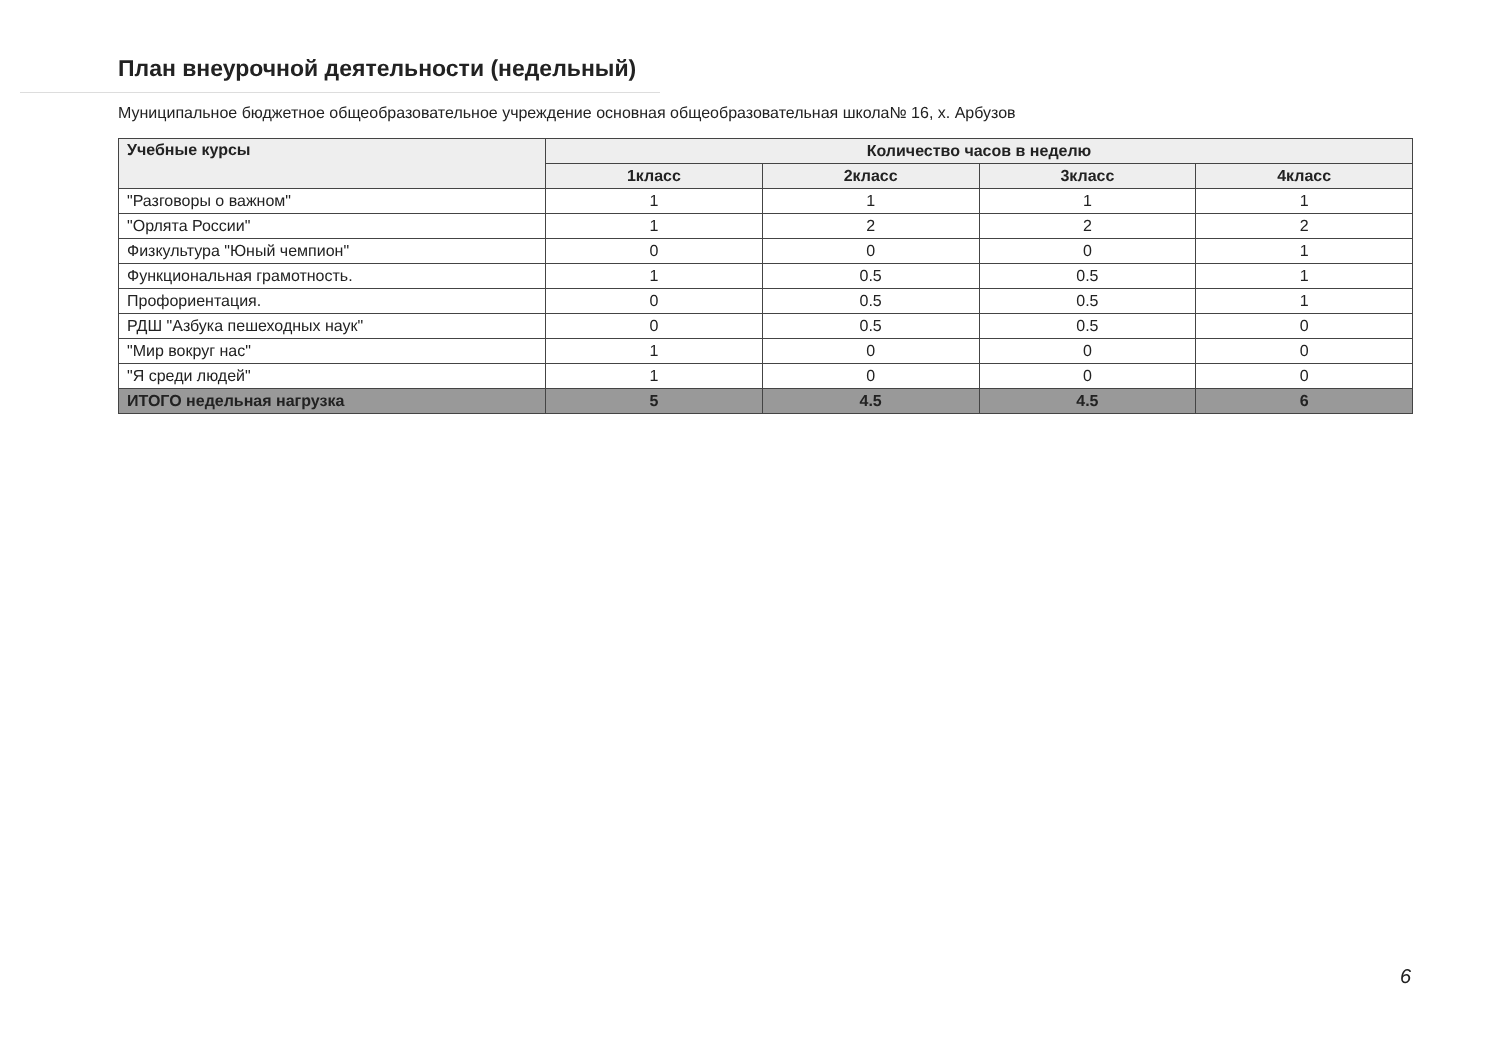План внеурочной деятельности (недельный)
Муниципальное бюджетное общеобразовательное учреждение основная общеобразовательная школа№ 16, х. Арбузов
| Учебные курсы | Количество часов в неделю | | | |
| --- | --- | --- | --- | --- |
| | 1класс | 2класс | 3класс | 4класс |
| "Разговоры о важном" | 1 | 1 | 1 | 1 |
| "Орлята России" | 1 | 2 | 2 | 2 |
| Физкультура "Юный чемпион" | 0 | 0 | 0 | 1 |
| Функциональная грамотность. | 1 | 0.5 | 0.5 | 1 |
| Профориентация. | 0 | 0.5 | 0.5 | 1 |
| РДШ "Азбука пешеходных наук" | 0 | 0.5 | 0.5 | 0 |
| "Мир вокруг нас" | 1 | 0 | 0 | 0 |
| "Я среди людей" | 1 | 0 | 0 | 0 |
| ИТОГО недельная нагрузка | 5 | 4.5 | 4.5 | 6 |
6